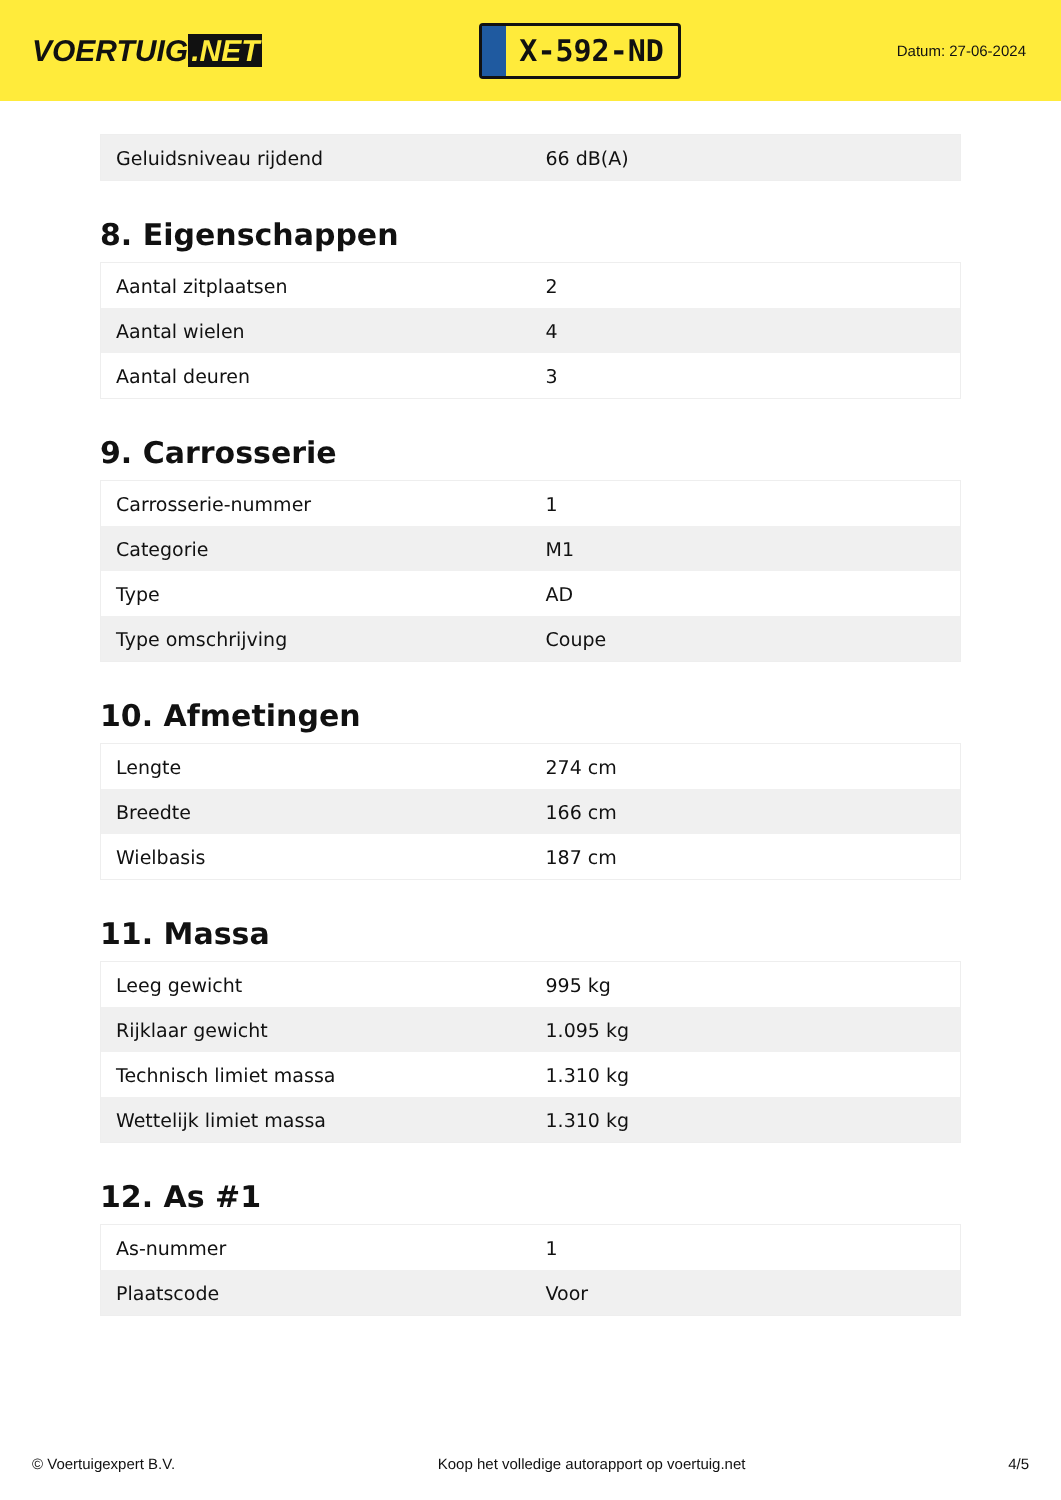VOERTUIG.NET
X-592-ND
Datum: 27-06-2024
| Geluidsniveau rijdend | 66 dB(A) |
8. Eigenschappen
| Aantal zitplaatsen | 2 |
| Aantal wielen | 4 |
| Aantal deuren | 3 |
9. Carrosserie
| Carrosserie-nummer | 1 |
| Categorie | M1 |
| Type | AD |
| Type omschrijving | Coupe |
10. Afmetingen
| Lengte | 274 cm |
| Breedte | 166 cm |
| Wielbasis | 187 cm |
11. Massa
| Leeg gewicht | 995 kg |
| Rijklaar gewicht | 1.095 kg |
| Technisch limiet massa | 1.310 kg |
| Wettelijk limiet massa | 1.310 kg |
12. As #1
| As-nummer | 1 |
| Plaatscode | Voor |
© Voertuigexpert B.V. Koop het volledige autorapport op voertuig.net 4/5